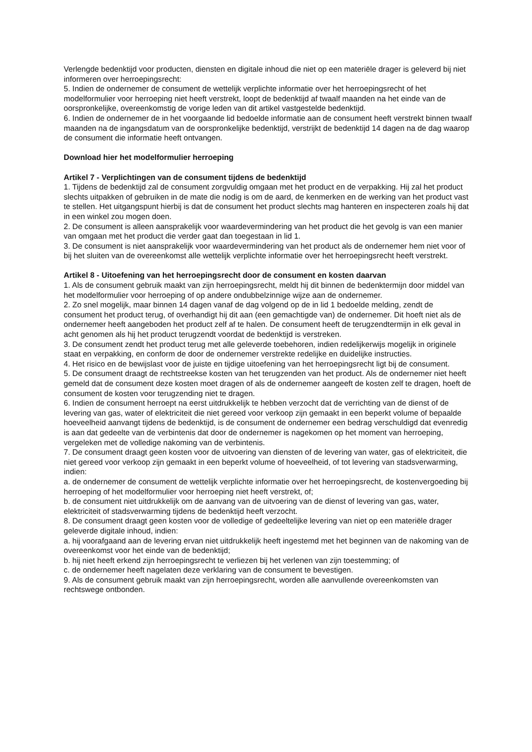Verlengde bedenktijd voor producten, diensten en digitale inhoud die niet op een materiële drager is geleverd bij niet informeren over herroepingsrecht:
5. Indien de ondernemer de consument de wettelijk verplichte informatie over het herroepingsrecht of het modelformulier voor herroeping niet heeft verstrekt, loopt de bedenktijd af twaalf maanden na het einde van de oorspronkelijke, overeenkomstig de vorige leden van dit artikel vastgestelde bedenktijd.
6. Indien de ondernemer de in het voorgaande lid bedoelde informatie aan de consument heeft verstrekt binnen twaalf maanden na de ingangsdatum van de oorspronkelijke bedenktijd, verstrijkt de bedenktijd 14 dagen na de dag waarop de consument die informatie heeft ontvangen.
Download hier het modelformulier herroeping
Artikel 7 - Verplichtingen van de consument tijdens de bedenktijd
1. Tijdens de bedenktijd zal de consument zorgvuldig omgaan met het product en de verpakking. Hij zal het product slechts uitpakken of gebruiken in de mate die nodig is om de aard, de kenmerken en de werking van het product vast te stellen. Het uitgangspunt hierbij is dat de consument het product slechts mag hanteren en inspecteren zoals hij dat in een winkel zou mogen doen.
2. De consument is alleen aansprakelijk voor waardevermindering van het product die het gevolg is van een manier van omgaan met het product die verder gaat dan toegestaan in lid 1.
3. De consument is niet aansprakelijk voor waardevermindering van het product als de ondernemer hem niet voor of bij het sluiten van de overeenkomst alle wettelijk verplichte informatie over het herroepingsrecht heeft verstrekt.
Artikel 8 - Uitoefening van het herroepingsrecht door de consument en kosten daarvan
1. Als de consument gebruik maakt van zijn herroepingsrecht, meldt hij dit binnen de bedenktermijn door middel van het modelformulier voor herroeping of op andere ondubbelzinnige wijze aan de ondernemer.
2. Zo snel mogelijk, maar binnen 14 dagen vanaf de dag volgend op de in lid 1 bedoelde melding, zendt de consument het product terug, of overhandigt hij dit aan (een gemachtigde van) de ondernemer. Dit hoeft niet als de ondernemer heeft aangeboden het product zelf af te halen. De consument heeft de terugzendtermijn in elk geval in acht genomen als hij het product terugzendt voordat de bedenktijd is verstreken.
3. De consument zendt het product terug met alle geleverde toebehoren, indien redelijkerwijs mogelijk in originele staat en verpakking, en conform de door de ondernemer verstrekte redelijke en duidelijke instructies.
4. Het risico en de bewijslast voor de juiste en tijdige uitoefening van het herroepingsrecht ligt bij de consument.
5. De consument draagt de rechtstreekse kosten van het terugzenden van het product. Als de ondernemer niet heeft gemeld dat de consument deze kosten moet dragen of als de ondernemer aangeeft de kosten zelf te dragen, hoeft de consument de kosten voor terugzending niet te dragen.
6. Indien de consument herroept na eerst uitdrukkelijk te hebben verzocht dat de verrichting van de dienst of de levering van gas, water of elektriciteit die niet gereed voor verkoop zijn gemaakt in een beperkt volume of bepaalde hoeveelheid aanvangt tijdens de bedenktijd, is de consument de ondernemer een bedrag verschuldigd dat evenredig is aan dat gedeelte van de verbintenis dat door de ondernemer is nagekomen op het moment van herroeping, vergeleken met de volledige nakoming van de verbintenis.
7. De consument draagt geen kosten voor de uitvoering van diensten of de levering van water, gas of elektriciteit, die niet gereed voor verkoop zijn gemaakt in een beperkt volume of hoeveelheid, of tot levering van stadsverwarming, indien:
a. de ondernemer de consument de wettelijk verplichte informatie over het herroepingsrecht, de kostenvergoeding bij herroeping of het modelformulier voor herroeping niet heeft verstrekt, of;
b. de consument niet uitdrukkelijk om de aanvang van de uitvoering van de dienst of levering van gas, water, elektriciteit of stadsverwarming tijdens de bedenktijd heeft verzocht.
8. De consument draagt geen kosten voor de volledige of gedeeltelijke levering van niet op een materiële drager geleverde digitale inhoud, indien:
a. hij voorafgaand aan de levering ervan niet uitdrukkelijk heeft ingestemd met het beginnen van de nakoming van de overeenkomst voor het einde van de bedenktijd;
b. hij niet heeft erkend zijn herroepingsrecht te verliezen bij het verlenen van zijn toestemming; of
c. de ondernemer heeft nagelaten deze verklaring van de consument te bevestigen.
9. Als de consument gebruik maakt van zijn herroepingsrecht, worden alle aanvullende overeenkomsten van rechtswege ontbonden.